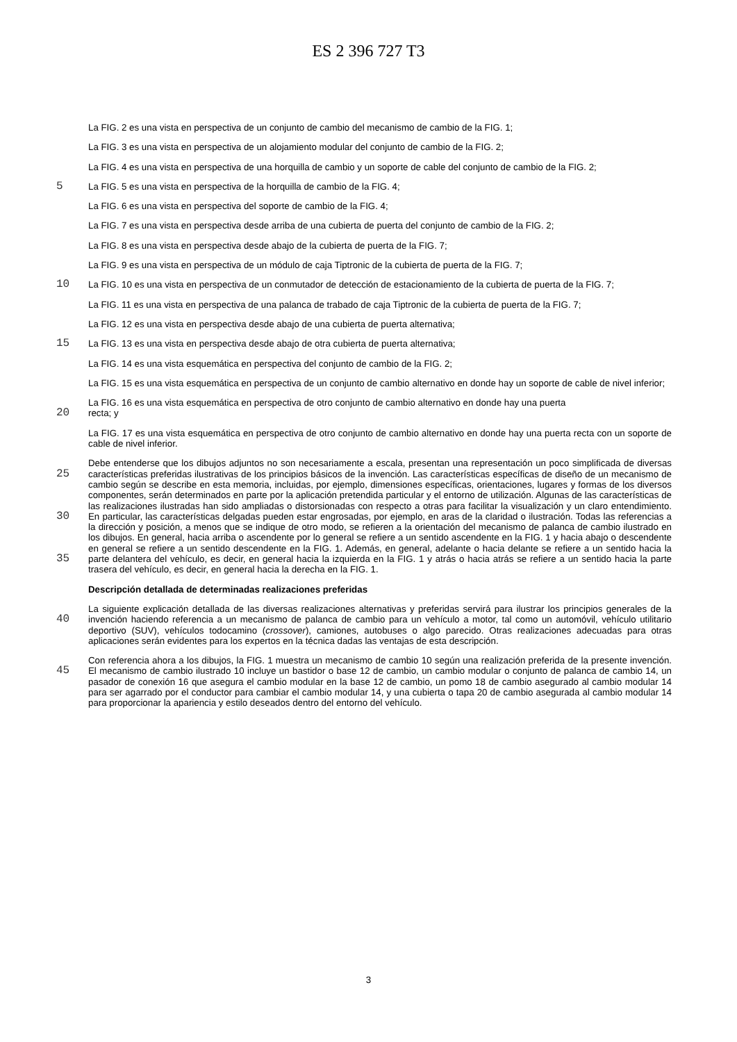ES 2 396 727 T3
La FIG. 2 es una vista en perspectiva de un conjunto de cambio del mecanismo de cambio de la FIG. 1;
La FIG. 3 es una vista en perspectiva de un alojamiento modular del conjunto de cambio de la FIG. 2;
La FIG. 4 es una vista en perspectiva de una horquilla de cambio y un soporte de cable del conjunto de cambio de la FIG. 2;
5 La FIG. 5 es una vista en perspectiva de la horquilla de cambio de la FIG. 4;
La FIG. 6 es una vista en perspectiva del soporte de cambio de la FIG. 4;
La FIG. 7 es una vista en perspectiva desde arriba de una cubierta de puerta del conjunto de cambio de la FIG. 2;
La FIG. 8 es una vista en perspectiva desde abajo de la cubierta de puerta de la FIG. 7;
La FIG. 9 es una vista en perspectiva de un módulo de caja Tiptronic de la cubierta de puerta de la FIG. 7;
10 La FIG. 10 es una vista en perspectiva de un conmutador de detección de estacionamiento de la cubierta de puerta de la FIG. 7;
La FIG. 11 es una vista en perspectiva de una palanca de trabado de caja Tiptronic de la cubierta de puerta de la FIG. 7;
La FIG. 12 es una vista en perspectiva desde abajo de una cubierta de puerta alternativa;
15 La FIG. 13 es una vista en perspectiva desde abajo de otra cubierta de puerta alternativa;
La FIG. 14 es una vista esquemática en perspectiva del conjunto de cambio de la FIG. 2;
La FIG. 15 es una vista esquemática en perspectiva de un conjunto de cambio alternativo en donde hay un soporte de cable de nivel inferior;
La FIG. 16 es una vista esquemática en perspectiva de otro conjunto de cambio alternativo en donde hay una puerta
20 recta; y
La FIG. 17 es una vista esquemática en perspectiva de otro conjunto de cambio alternativo en donde hay una puerta recta con un soporte de cable de nivel inferior.
Debe entenderse que los dibujos adjuntos no son necesariamente a escala, presentan una representación un poco simplificada de diversas características preferidas ilustrativas de los principios básicos de la invención. Las 25 características específicas de diseño de un mecanismo de cambio según se describe en esta memoria, incluidas, por ejemplo, dimensiones específicas, orientaciones, lugares y formas de los diversos componentes, serán determinados en parte por la aplicación pretendida particular y el entorno de utilización. Algunas de las características de las realizaciones ilustradas han sido ampliadas o distorsionadas con respecto a otras para facilitar la visualización y un claro entendimiento. En particular, las características delgadas pueden estar engrosadas, por 30 ejemplo, en aras de la claridad o ilustración. Todas las referencias a la dirección y posición, a menos que se indique de otro modo, se refieren a la orientación del mecanismo de palanca de cambio ilustrado en los dibujos. En general, hacia arriba o ascendente por lo general se refiere a un sentido ascendente en la FIG. 1 y hacia abajo o descendente en general se refiere a un sentido descendente en la FIG. 1. Además, en general, adelante o hacia delante se refiere a un sentido hacia la parte delantera del vehículo, es decir, en general hacia la izquierda en la FIG. 35 1 y atrás o hacia atrás se refiere a un sentido hacia la parte trasera del vehículo, es decir, en general hacia la derecha en la FIG. 1.
Descripción detallada de determinadas realizaciones preferidas
La siguiente explicación detallada de las diversas realizaciones alternativas y preferidas servirá para ilustrar los principios generales de la invención haciendo referencia a un mecanismo de palanca de cambio para un vehículo a 40 motor, tal como un automóvil, vehículo utilitario deportivo (SUV), vehículos todocamino (crossover), camiones, autobuses o algo parecido. Otras realizaciones adecuadas para otras aplicaciones serán evidentes para los expertos en la técnica dadas las ventajas de esta descripción.
Con referencia ahora a los dibujos, la FIG. 1 muestra un mecanismo de cambio 10 según una realización preferida de la presente invención. El mecanismo de cambio ilustrado 10 incluye un bastidor o base 12 de cambio, un cambio 45 modular o conjunto de palanca de cambio 14, un pasador de conexión 16 que asegura el cambio modular en la base 12 de cambio, un pomo 18 de cambio asegurado al cambio modular 14 para ser agarrado por el conductor para cambiar el cambio modular 14, y una cubierta o tapa 20 de cambio asegurada al cambio modular 14 para proporcionar la apariencia y estilo deseados dentro del entorno del vehículo.
3